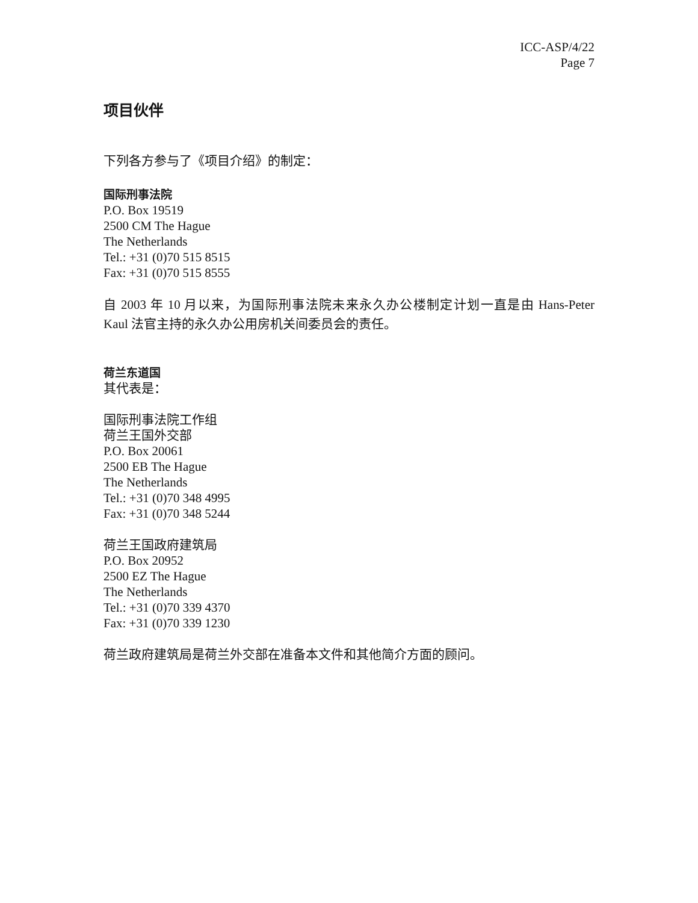ICC-ASP/4/22
Page 7
项目伙伴
下列各方参与了《项目介绍》的制定：
国际刑事法院
P.O. Box 19519
2500 CM The Hague
The Netherlands
Tel.: +31 (0)70 515 8515
Fax: +31 (0)70 515 8555
自 2003 年 10 月以来，为国际刑事法院未来永久办公楼制定计划一直是由 Hans-Peter Kaul 法官主持的永久办公用房机关间委员会的责任。
荷兰东道国
其代表是：
国际刑事法院工作组
荷兰王国外交部
P.O. Box 20061
2500 EB The Hague
The Netherlands
Tel.: +31 (0)70 348 4995
Fax: +31 (0)70 348 5244
荷兰王国政府建筑局
P.O. Box 20952
2500 EZ The Hague
The Netherlands
Tel.: +31 (0)70 339 4370
Fax: +31 (0)70 339 1230
荷兰政府建筑局是荷兰外交部在准备本文件和其他简介方面的顾问。